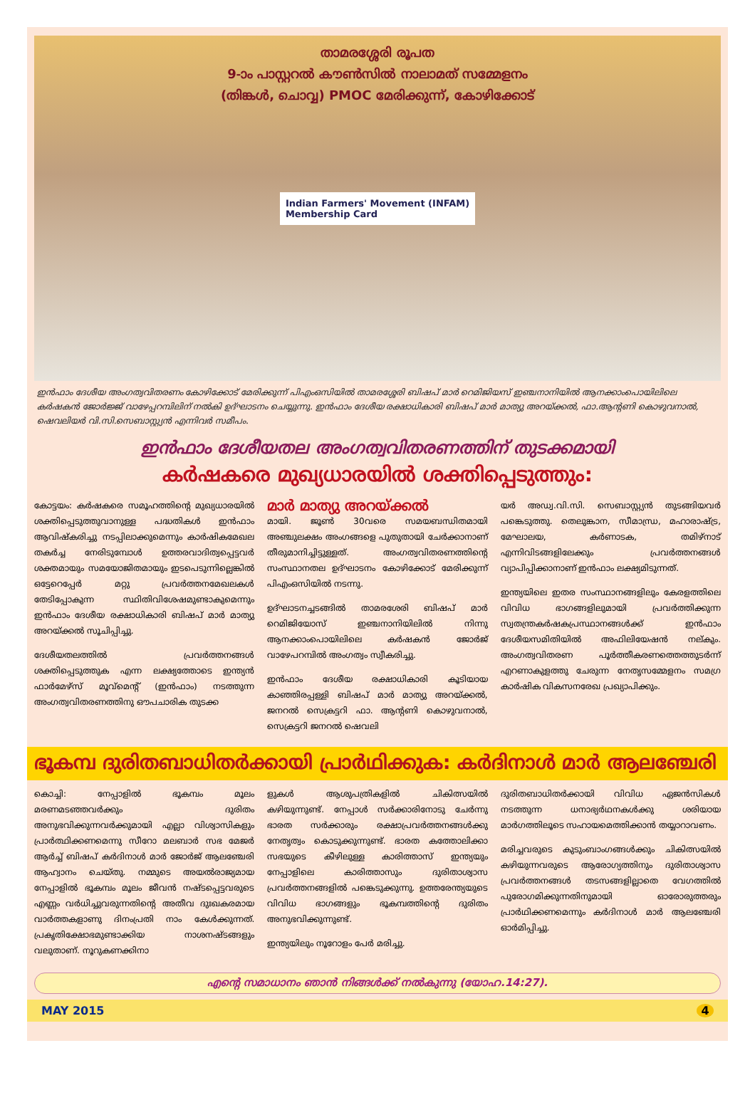താമരശ്ശേരി രൂപത
9-ാം പാസ്റ്ററൽ കൗൺസിൽ നാലാമത് സമ്മേളനം
(തിങ്കൾ, ചൊവ്വ) PMOC മേരിക്കുന്ന്, കോഴിക്കോട്
Indian Farmers' Movement (INFAM)
Membership Card
ഇൻഫാം ദേശീയ അംഗത്വവിതരണം കോഴിക്കോട് മേരിക്കുന്ന് പിഎംഒസിയിൽ താമരശ്ശേരി ബിഷപ് മാർ റെമിജിയസ് ഇഞ്ചനാനിയിൽ ആനക്കാംപൊയിലിലെ കർഷകൻ ജോർജ്ജ് വാഴേപ്പറമ്പിലിന് നൽകി ഉദ്ഘാടനം ചെയ്യുന്നു. ഇൻഫാം ദേശീയ രക്ഷാധികാരി ബിഷപ് മാർ മാത്യു അറയ്ക്കൽ, ഫാ.ആന്റണി കൊഴുവനാൽ, ഷെവലിയർ വി.സി.സെബാസ്റ്റ്യൻ എന്നിവർ സമീപം.
ഇൻഫാം ദേശീയതല അംഗത്വവിതരണത്തിന് തുടക്കമായി
കർഷകരെ മുഖ്യധാരയിൽ ശക്തിപ്പെടുത്തും:
കോട്ടയം: കർഷകരെ സമൂഹത്തിന്റെ മുഖ്യധാരയിൽ ശക്തിപ്പെടുത്തുവാനുള്ള പദ്ധതികൾ ഇൻഫാം ആവിഷ്കരിച്ചു നടപ്പിലാക്കുമെന്നും കാർഷികമേഖല തകർച്ച നേരിടുമ്പോൾ ഉത്തരവാദിത്വപ്പെട്ടവർ ശക്തമായും സമയോജിതമായും ഇടപെടുന്നില്ലെങ്കിൽ ഒട്ടേറെപ്പേർ മറ്റു പ്രവർത്തനമേഖലകൾ തേടിപ്പോകുന്ന സ്ഥിതിവിശേഷമുണ്ടാകുമെന്നും ഇൻഫാം ദേശീയ രക്ഷാധികാരി ബിഷപ് മാർ മാത്യു അറയ്ക്കൽ സൂചിപ്പിച്ചു.
ദേശീയതലത്തിൽ പ്രവർത്തനങ്ങൾ ശക്തിപ്പെടുത്തുക എന്ന ലക്ഷ്യത്തോടെ ഇന്ത്യൻ ഫാർമേഴ്സ് മൂവ്മെന്റ് (ഇൻഫാം) നടത്തുന്ന അംഗത്വവിതരണത്തിനു ഔപചാരിക തുടക്ക
മാർ മാത്യു അറയ്ക്കൽ
മായി. ജൂൺ 30വരെ സമയബന്ധിതമായി അഞ്ചുലക്ഷം അംഗങ്ങളെ പുതുതായി ചേർക്കാനാണ് തീരുമാനിച്ചിട്ടുള്ളത്. അംഗത്വവിതരണത്തിന്റെ സംസ്ഥാനതല ഉദ്ഘാടനം കോഴിക്കോട് മേരിക്കുന്ന് പിഎംഒസിയിൽ നടന്നു.
ഉദ്ഘാടനച്ചടങ്ങിൽ താമരശേരി ബിഷപ് മാർ റെമിജിയോസ് ഇഞ്ചനാനിയിലിൽ നിന്നു ആനക്കാംപൊയിലിലെ കർഷകൻ ജോർജ് വാഴേപറമ്പിൽ അംഗത്വം സ്വീകരിച്ചു.
ഇൻഫാം ദേശീയ രക്ഷാധികാരി കൂടിയായ കാഞ്ഞിരപ്പള്ളി ബിഷപ് മാർ മാത്യു അറയ്ക്കൽ, ജനറൽ സെക്രട്ടറി ഫാ. ആന്റണി കൊഴുവനാൽ, സെക്രട്ടറി ജനറൽ ഷെവലി
യർ അഡ്വ.വി.സി. സെബാസ്റ്റ്യൻ തുടങ്ങിയവർ പങ്കെടുത്തു. തെലുങ്കാന, സീമാന്ധ്ര, മഹാരാഷ്ട്ര, മേഘാലയ, കർണാടക, തമിഴ്നാട് എന്നിവിടങ്ങളിലേക്കും പ്രവർത്തനങ്ങൾ വ്യാപിപ്പിക്കാനാണ് ഇൻഫാം ലക്ഷ്യമിടുന്നത്.
ഇന്ത്യയിലെ ഇതര സംസ്ഥാനങ്ങളിലും കേരളത്തിലെ വിവിധ ഭാഗങ്ങളിലുമായി പ്രവർത്തിക്കുന്ന സ്വതന്ത്രകർഷകപ്രസ്ഥാനങ്ങൾക്ക് ഇൻഫാം ദേശീയസമിതിയിൽ അഫിലിയേഷൻ നല്കും. അംഗത്വവിതരണ പൂർത്തീകരണത്തെത്തുടർന്ന് എറണാകുളത്തു ചേരുന്ന നേതൃസമ്മേളനം സമഗ്ര കാർഷിക വികസനരേഖ പ്രഖ്യാപിക്കും.
ഭൂകമ്പ ദുരിതബാധിതർക്കായി പ്രാർഥിക്കുക: കർദിനാൾ മാർ ആലഞ്ചേരി
കൊച്ചി: നേപ്പാളിൽ ഭൂകമ്പം മൂലം മരണമടഞ്ഞവർക്കും ദുരിതം അനുഭവിക്കുന്നവർക്കുമായി എല്ലാ വിശ്വാസികളും പ്രാർത്ഥിക്കണമെന്നു സീറോ മലബാർ സഭ മേജർ ആർച്ച് ബിഷപ് കർദിനാൾ മാർ ജോർജ് ആലഞ്ചേരി ആഹ്വാനം ചെയ്തു. നമ്മുടെ അയൽരാജ്യമായ നേപ്പാളിൽ ഭൂകമ്പം മൂലം ജീവൻ നഷ്ടപ്പെട്ടവരുടെ എണ്ണം വർധിച്ചുവരുന്നതിന്റെ അതീവ ദുഃഖകരമായ വാർത്തകളാണു ദിനംപ്രതി നാം കേൾക്കുന്നത്. പ്രകൃതിക്ഷോഭമുണ്ടാക്കിയ നാശനഷ്ടങ്ങളും വലുതാണ്. നൂറുകണക്കിനാ
ളുകൾ ആശുപത്രികളിൽ ചികിത്സയിൽ കഴിയുന്നുണ്ട്. നേപ്പാൾ സർക്കാരിനോടു ചേർന്നു ഭാരത സർക്കാരും രക്ഷാപ്രവർത്തനങ്ങൾക്കു നേതൃത്വം കൊടുക്കുന്നുണ്ട്. ഭാരത കത്തോലിക്കാ സഭയുടെ കീഴിലുള്ള കാരിത്താസ് ഇന്ത്യയും നേപ്പാളിലെ കാരിത്താസും ദുരിതാശ്വാസ പ്രവർത്തനങ്ങളിൽ പങ്കെടുക്കുന്നു. ഉത്തരേന്ത്യയുടെ വിവിധ ഭാഗങ്ങളും ഭൂകമ്പത്തിന്റെ ദുരിതം അനുഭവിക്കുന്നുണ്ട്.
ഇന്ത്യയിലും നൂറോളം പേർ മരിച്ചു.
ദുരിതബാധിതർക്കായി വിവിധ ഏജൻസികൾ നടത്തുന്ന ധനാഭ്യർഥനകൾക്കു ശരിയായ മാർഗത്തിലൂടെ സഹായമെത്തിക്കാൻ തയ്യാറാവണം.
മരിച്ചവരുടെ കുടുംബാംഗങ്ങൾക്കും ചികിത്സയിൽ കഴിയുന്നവരുടെ ആരോഗ്യത്തിനും ദുരിതാശ്വാസ പ്രവർത്തനങ്ങൾ തടസങ്ങളില്ലാതെ വേഗത്തിൽ പുരോഗമിക്കുന്നതിനുമായി ഓരോരുത്തരും പ്രാർഥിക്കണമെന്നും കർദിനാൾ മാർ ആലഞ്ചേരി ഓർമിപ്പിച്ചു.
എന്റെ സമാധാനം ഞാൻ നിങ്ങൾക്ക് നൽകുന്നു (യോഹ.14:27).
MAY 2015 4